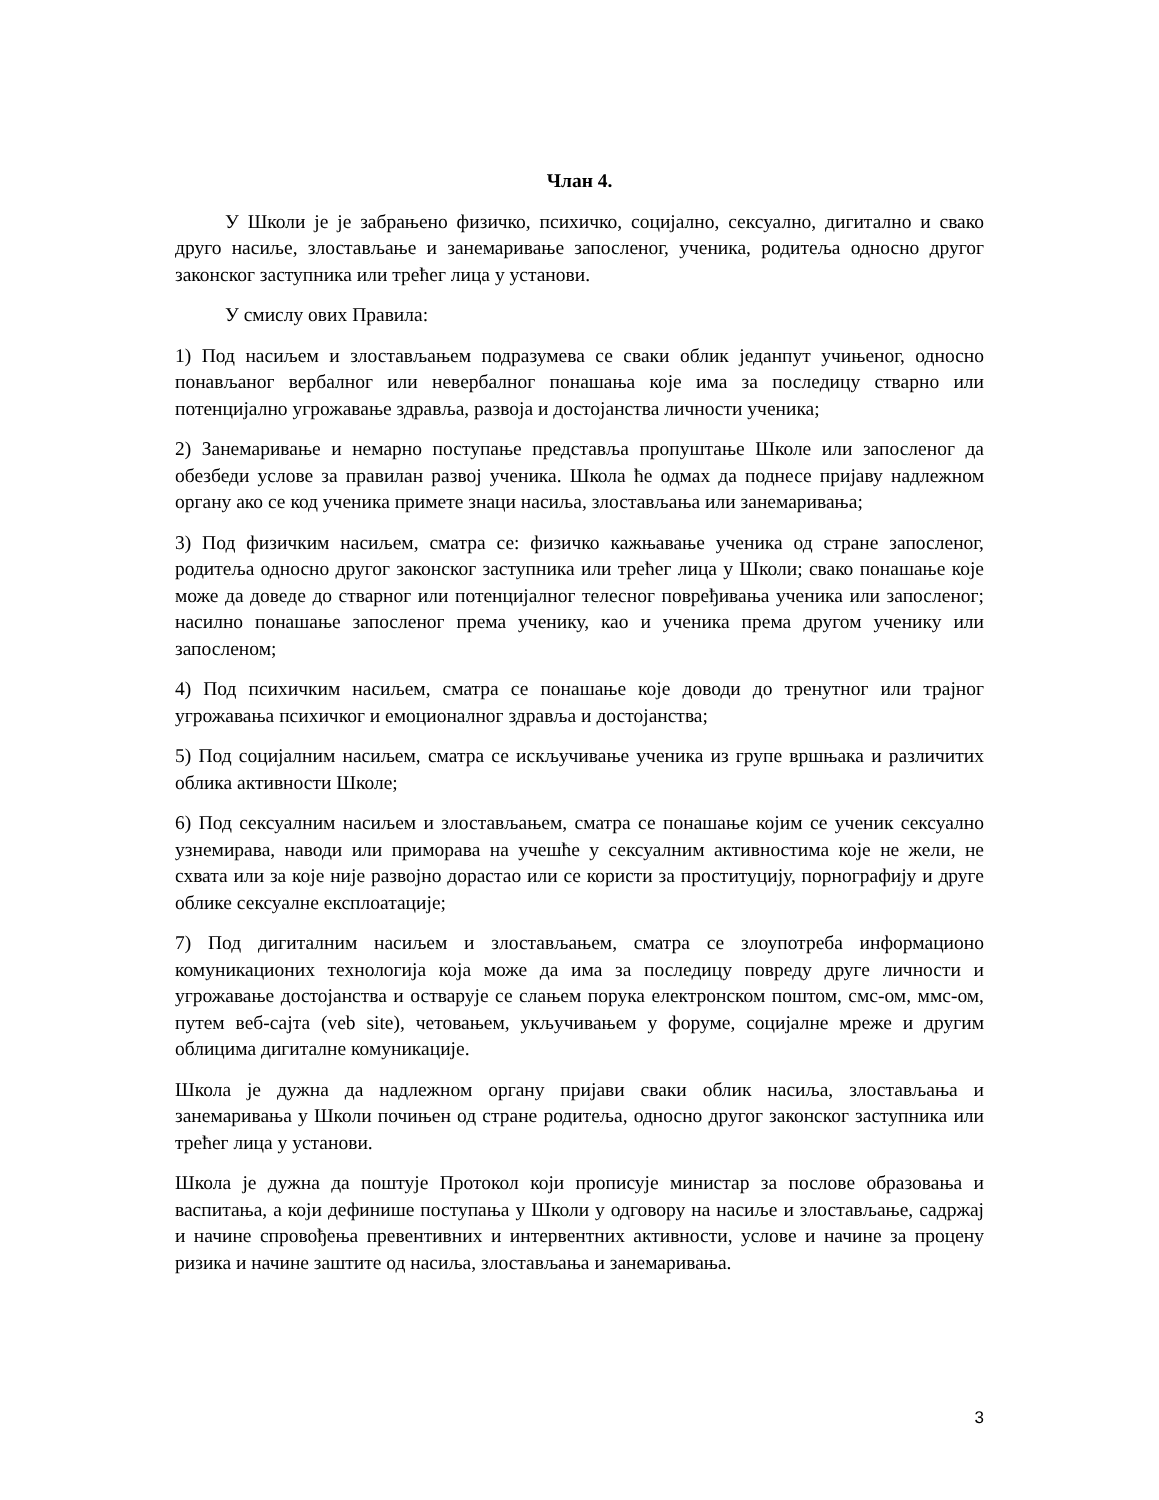Члан 4.
У Школи је је забрањено физичко, психичко, социјално, сексуално, дигитално и свако друго насиље, злостављање и занемаривање запосленог, ученика, родитеља односно другог законског заступника или трећег лица у установи.
У смислу ових Правила:
1) Под насиљем и злостављањем подразумева се сваки облик једанпут учињеног, односно понављаног вербалног или невербалног понашања које има за последицу стварно или потенцијално угрожавање здравља, развоја и достојанства личности ученика;
2) Занемаривање и немарно поступање представља пропуштање Школе или запосленог да обезбеди услове за правилан развој ученика. Школа ће одмах да поднесе пријаву надлежном органу ако се код ученика примете знаци насиља, злостављања или занемаривања;
3) Под физичким насиљем, сматра се: физичко кажњавање ученика од стране запосленог, родитеља односно другог законског заступника или трећег лица у Школи; свако понашање које може да доведе до стварног или потенцијалног телесног повређивања ученика или запосленог; насилно понашање запосленог према ученику, као и ученика према другом ученику или запосленом;
4) Под психичким насиљем, сматра се понашање које доводи до тренутног или трајног угрожавања психичког и емоционалног здравља и достојанства;
5) Под социјалним насиљем, сматра се искључивање ученика из групе вршњака и различитих облика активности Школе;
6) Под сексуалним насиљем и злостављањем, сматра се понашање којим се ученик сексуално узнемирава, наводи или приморава на учешће у сексуалним активностима које не жели, не схвата или за које није развојно дорастао или се користи за проституцију, порнографију и друге облике сексуалне експлоатације;
7) Под дигиталним насиљем и злостављањем, сматра се злоупотреба информационо комуникационих технологија која може да има за последицу повреду друге личности и угрожавање достојанства и остварује се слањем порука електронском поштом, смс-ом, ммс-ом, путем веб-сајта (veb site), четовањем, укључивањем у форуме, социјалне мреже и другим облицима дигиталне комуникације.
Школа је дужна да надлежном органу пријави сваки облик насиља, злостављања и занемаривања у Школи почињен од стране родитеља, односно другог законског заступника или трећег лица у установи.
Школа је дужна да поштује Протокол који прописује министар за послове образовања и васпитања, а који дефинише поступања у Школи у одговору на насиље и злостављање, садржај и начине спровођења превентивних и интервентних активности, услове и начине за процену ризика и начине заштите од насиља, злостављања и занемаривања.
3